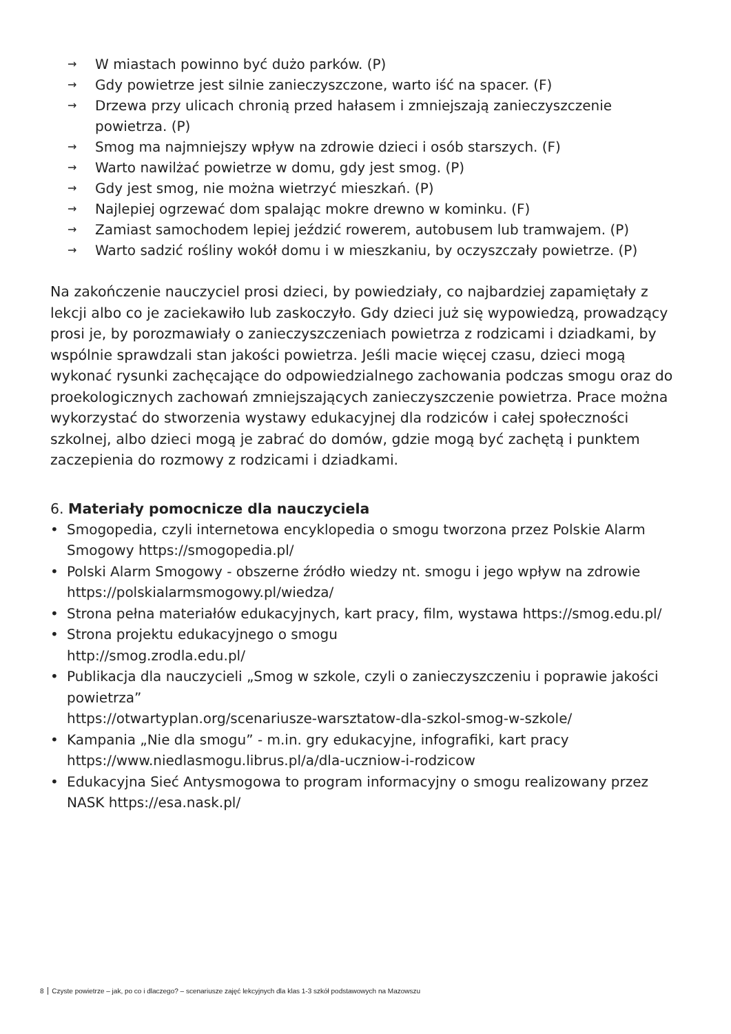→ W miastach powinno być dużo parków. (P)
→ Gdy powietrze jest silnie zanieczyszczone, warto iść na spacer. (F)
→ Drzewa przy ulicach chronią przed hałasem i zmniejszają zanieczyszczenie powietrza. (P)
→ Smog ma najmniejszy wpływ na zdrowie dzieci i osób starszych. (F)
→ Warto nawilżać powietrze w domu, gdy jest smog. (P)
→ Gdy jest smog, nie można wietrzyć mieszkań. (P)
→ Najlepiej ogrzewać dom spalając mokre drewno w kominku. (F)
→ Zamiast samochodem lepiej jeździć rowerem, autobusem lub tramwajem. (P)
→ Warto sadzić rośliny wokół domu i w mieszkaniu, by oczyszczały powietrze. (P)
Na zakończenie nauczyciel prosi dzieci, by powiedziały, co najbardziej zapamiętały z lekcji albo co je zaciekawiło lub zaskoczyło. Gdy dzieci już się wypowiedzą, prowadzący prosi je, by porozmawiały o zanieczyszczeniach powietrza z rodzicami i dziadkami, by wspólnie sprawdzali stan jakości powietrza. Jeśli macie więcej czasu, dzieci mogą wykonać rysunki zachęcające do odpowiedzialnego zachowania podczas smogu oraz do proekologicznych zachowań zmniejszających zanieczyszczenie powietrza. Prace można wykorzystać do stworzenia wystawy edukacyjnej dla rodziców i całej społeczności szkolnej, albo dzieci mogą je zabrać do domów, gdzie mogą być zachętą i punktem zaczepienia do rozmowy z rodzicami i dziadkami.
6. Materiały pomocnicze dla nauczyciela
• Smogopedia, czyli internetowa encyklopedia o smogu tworzona przez Polskie Alarm Smogowy https://smogopedia.pl/
• Polski Alarm Smogowy - obszerne źródło wiedzy nt. smogu i jego wpływ na zdrowie https://polskialarmsmogowy.pl/wiedza/
• Strona pełna materiałów edukacyjnych, kart pracy, film, wystawa https://smog.edu.pl/
• Strona projektu edukacyjnego o smogu
http://smog.zrodla.edu.pl/
• Publikacja dla nauczycieli „Smog w szkole, czyli o zanieczyszczeniu i poprawie jakości powietrza”
https://otwartyplan.org/scenariusze-warsztatow-dla-szkol-smog-w-szkole/
• Kampania „Nie dla smogu” - m.in. gry edukacyjne, infografiki, kart pracy https://www.niedlasmogu.librus.pl/a/dla-uczniow-i-rodzicow
• Edukacyjna Sieć Antysmogowa to program informacyjny o smogu realizowany przez NASK https://esa.nask.pl/
8 Czyste powietrze – jak, po co i dlaczego? – scenariusze zajęć lekcyjnych dla klas 1-3 szkół podstawowych na Mazowszu